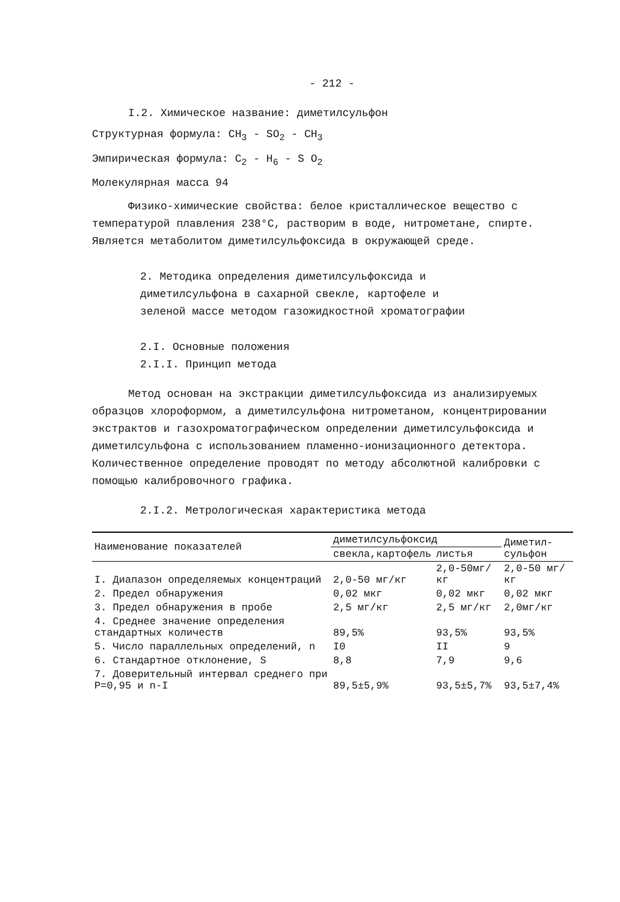- 212 -
I.2. Химическое название: диметилсульфон
Структурная формула: CH<sub>3</sub> - SO<sub>2</sub> - CH<sub>3</sub>
Эмпирическая формула: C<sub>2</sub> - H<sub>6</sub> - S O<sub>2</sub>
Молекулярная масса 94
Физико-химические свойства: белое кристаллическое вещество с температурой плавления 238°C, растворим в воде, нитрометане, спирте. Является метаболитом диметилсульфоксида в окружающей среде.
2. Методика определения диметилсульфоксида и диметилсульфона в сахарной свекле, картофеле и зеленой массе методом газожидкостной хроматографии
2.I. Основные положения
2.I.I. Принцип метода
Метод основан на экстракции диметилсульфоксида из анализируемых образцов хлороформом, а диметилсульфона нитрометаном, концентрировании экстрактов и газохроматографическом определении диметилсульфоксида и диметилсульфона с использованием пламенно-ионизационного детектора. Количественное определение проводят по методу абсолютной калибровки с помощью калибровочного графика.
2.I.2. Метрологическая характеристика метода
| Наименование показателей | диметилсульфоксид | | Диметил- сульфон |
| --- | --- | --- | --- |
| | свекла,картофель | листья | |
| I. Диапазон определяемых концентраций | 2,0-50 мг/кг | 2,0-50мг/кг | 2,0-50 мг/кг |
| 2. Предел обнаружения | 0,02 мкг | 0,02 мкг | 0,02 мкг |
| 3. Предел обнаружения в пробе | 2,5 мг/кг | 2,5 мг/кг | 2,0мг/кг |
| 4. Среднее значение определения стандартных количеств | 89,5% | 93,5% | 93,5% |
| 5. Число параллельных определений, n | I0 | II | 9 |
| 6. Стандартное отклонение, S | 8,8 | 7,9 | 9,6 |
| 7. Доверительный интервал среднего при P=0,95 и n-I | 89,5±5,9% | 93,5±5,7% | 93,5±7,4% |